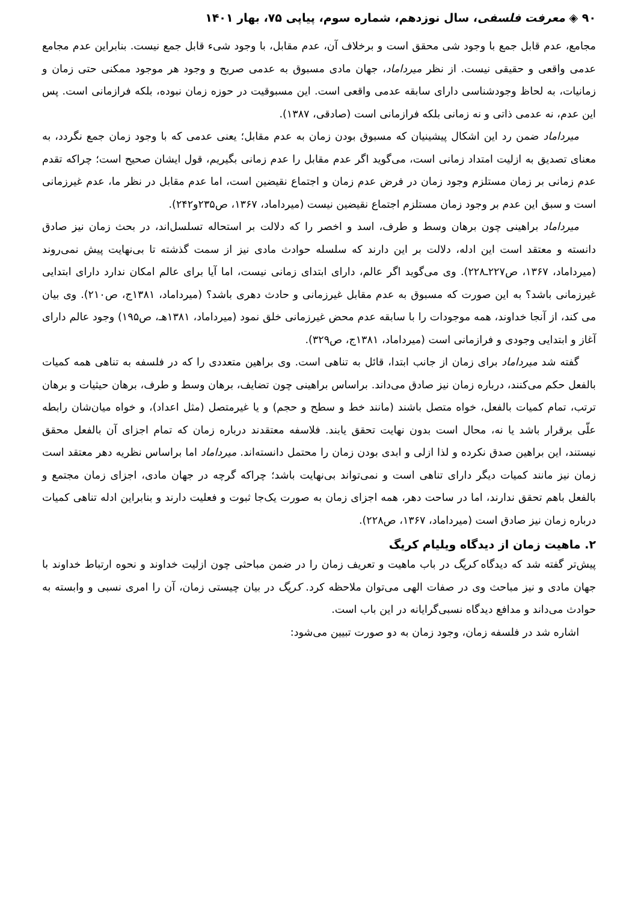۹۰ ◈ معرفت فلسفی، سال نوزدهم، شماره سوم، پیاپی ۷۵، بهار ۱۴۰۱
مجامع، عدم قابل جمع با وجود شی محقق است و برخلاف آن، عدم مقابل، با وجود شیء قابل جمع نیست. بنابراین عدم مجامع عدمی واقعی و حقیقی نیست. از نظر میرداماد، جهان مادی مسبوق به عدمی صریح و وجود هر موجود ممکنی حتی زمان و زمانیات، به لحاظ وجودشناسی دارای سابقه عدمی واقعی است. این مسبوقیت در حوزه زمان نبوده، بلکه فرازمانی است. پس این عدم، نه عدمی ذاتی و نه زمانی بلکه فرازمانی است (صادقی، ۱۳۸۷).
میرداماد ضمن رد این اشکال پیشینیان که مسبوق بودن زمان به عدم مقابل؛ یعنی عدمی که با وجود زمان جمع نگردد، به معنای تصدیق به ازلیت امتداد زمانی است، می‌گوید اگر عدم مقابل را عدم زمانی بگیریم، قول ایشان صحیح است؛ چراکه تقدم عدم زمانی بر زمان مستلزم وجود زمان در فرض عدم زمان و اجتماع نقیضین است، اما عدم مقابل در نظر ما، عدم غیرزمانی است و سبق این عدم بر وجود زمان مستلزم اجتماع نقیضین نیست (میرداماد، ۱۳۶۷، ص۲۳۵و۲۴۲).
میرداماد براهینی چون برهان وسط و طرف، اسد و اخصر را که دلالت بر استحاله تسلسل‌اند، در بحث زمان نیز صادق دانسته و معتقد است این ادله، دلالت بر این دارند که سلسله حوادث مادی نیز از سمت گذشته تا بی‌نهایت پیش نمی‌روند (میرداماد، ۱۳۶۷، ص۲۲۷ـ۲۲۸). وی می‌گوید اگر عالم، دارای ابتدای زمانی نیست، اما آیا برای عالم امکان ندارد دارای ابتدایی غیرزمانی باشد؟ به این صورت که مسبوق به عدم مقابل غیرزمانی و حادث دهری باشد؟ (میرداماد، ۱۳۸۱ج، ص۲۱۰). وی بیان می کند، از آنجا خداوند، همه موجودات را با سابقه عدم محض غیرزمانی خلق نمود (میرداماد، ۱۳۸۱هـ، ص۱۹۵) وجود عالم دارای آغاز و ابتدایی وجودی و فرازمانی است (میرداماد، ۱۳۸۱ج، ص۳۲۹).
گفته شد میرداماد برای زمان از جانب ابتدا، قائل به تناهی است. وی براهین متعددی را که در فلسفه به تناهی همه کمیات بالفعل حکم می‌کنند، درباره زمان نیز صادق می‌داند. براساس براهینی چون تضایف، برهان وسط و طرف، برهان حیثیات و برهان ترتب، تمام کمیات بالفعل، خواه متصل باشند (مانند خط و سطح و حجم) و یا غیرمتصل (مثل اعداد)، و خواه میان‌شان رابطه علّی برقرار باشد یا نه، محال است بدون نهایت تحقق یابند. فلاسفه معتقدند درباره زمان که تمام اجزای آن بالفعل محقق نیستند، این براهین صدق نکرده و لذا ازلی و ابدی بودن زمان را محتمل دانسته‌اند. میرداماد اما براساس نظریه دهر معتقد است زمان نیز مانند کمیات دیگر دارای تناهی است و نمی‌تواند بی‌نهایت باشد؛ چراکه گرچه در جهان مادی، اجزای زمان مجتمع و بالفعل باهم تحقق ندارند، اما در ساحت دهر، همه اجزای زمان به صورت یک‌جا ثبوت و فعلیت دارند و بنابراین ادله تناهی کمیات درباره زمان نیز صادق است (میرداماد، ۱۳۶۷، ص۲۲۸).
۲. ماهیت زمان از دیدگاه ویلیام کریگ
پیش‌تر گفته شد که دیدگاه کریگ در باب ماهیت و تعریف زمان را در ضمن مباحثی چون ازلیت خداوند و نحوه ارتباط خداوند با جهان مادی و نیز مباحث وی در صفات الهی می‌توان ملاحظه کرد. کریگ در بیان چیستی زمان، آن را امری نسبی و وابسته به حوادث می‌داند و مدافع دیدگاه نسبی‌گرایانه در این باب است.
اشاره شد در فلسفه زمان، وجود زمان به دو صورت تبیین می‌شود: